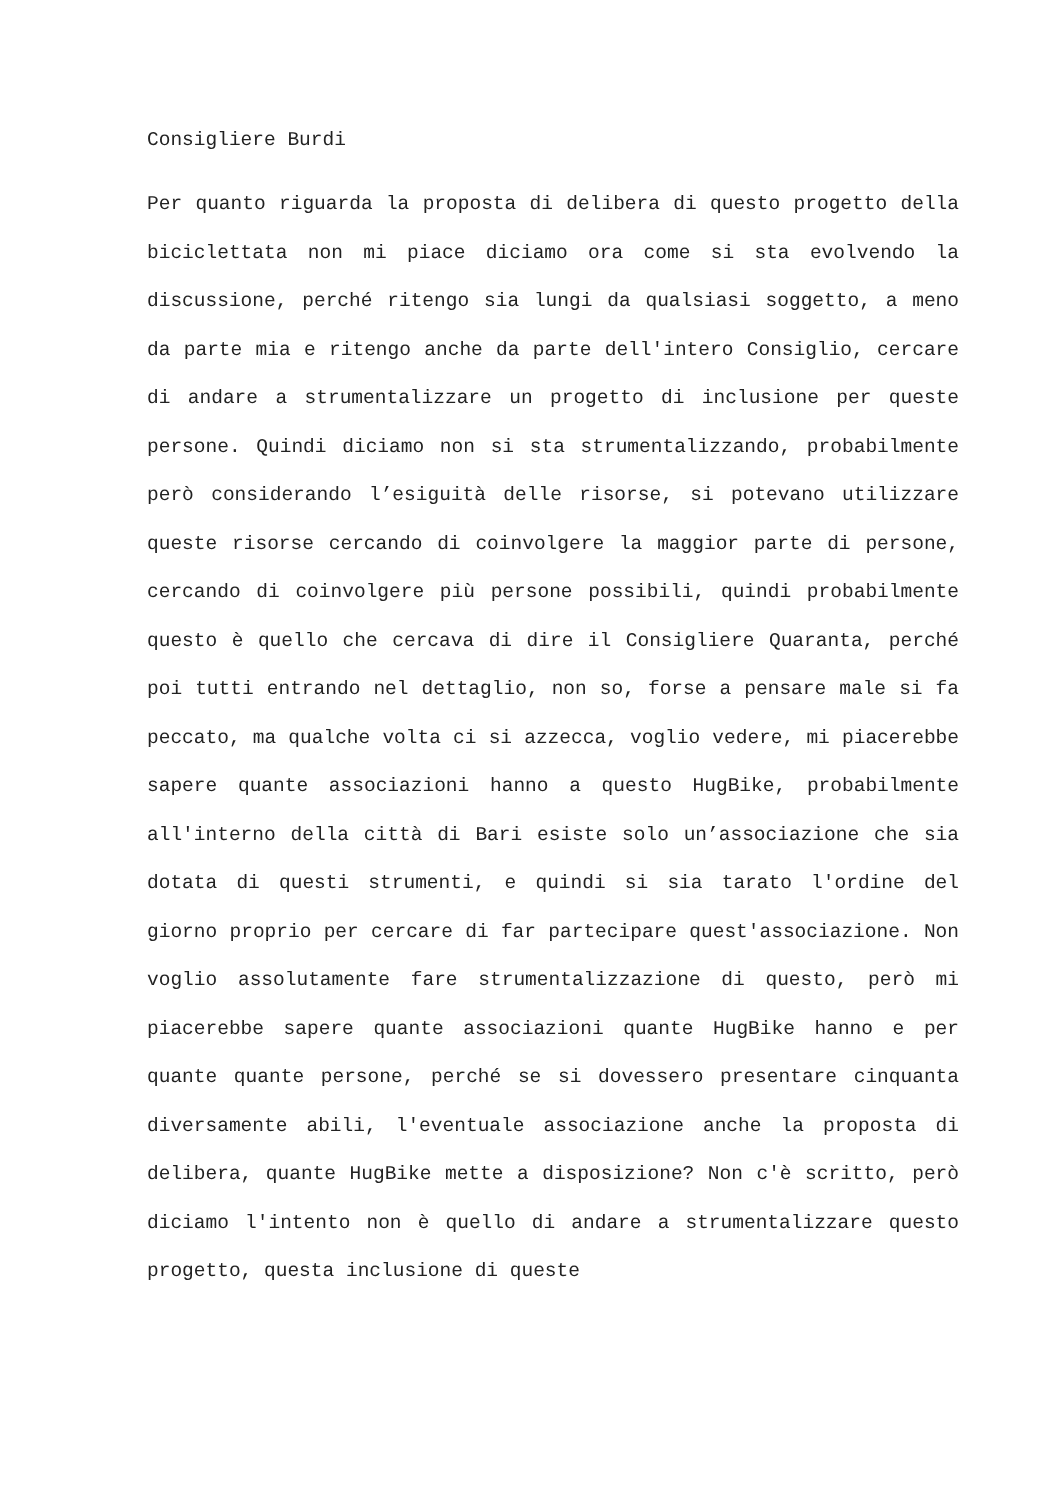Consigliere Burdi
Per quanto riguarda la proposta di delibera di questo progetto della biciclettata non mi piace diciamo ora come si sta evolvendo la discussione, perché ritengo sia lungi da qualsiasi soggetto, a meno da parte mia e ritengo anche da parte dell'intero Consiglio, cercare di andare a strumentalizzare un progetto di inclusione per queste persone. Quindi diciamo non si sta strumentalizzando, probabilmente però considerando l’esiguità delle risorse, si potevano utilizzare queste risorse cercando di coinvolgere la maggior parte di persone, cercando di coinvolgere più persone possibili, quindi probabilmente questo è quello che cercava di dire il Consigliere Quaranta, perché poi tutti entrando nel dettaglio, non so, forse a pensare male si fa peccato, ma qualche volta ci si azzecca, voglio vedere, mi piacerebbe sapere quante associazioni hanno a questo HugBike, probabilmente all'interno della città di Bari esiste solo un’associazione che sia dotata di questi strumenti, e quindi si sia tarato l'ordine del giorno proprio per cercare di far partecipare quest'associazione. Non voglio assolutamente fare strumentalizzazione di questo, però mi piacerebbe sapere quante associazioni quante HugBike hanno e per quante quante persone, perché se si dovessero presentare cinquanta diversamente abili, l'eventuale associazione anche la proposta di delibera, quante HugBike mette a disposizione? Non c'è scritto, però diciamo l'intento non è quello di andare a strumentalizzare questo progetto, questa inclusione di queste